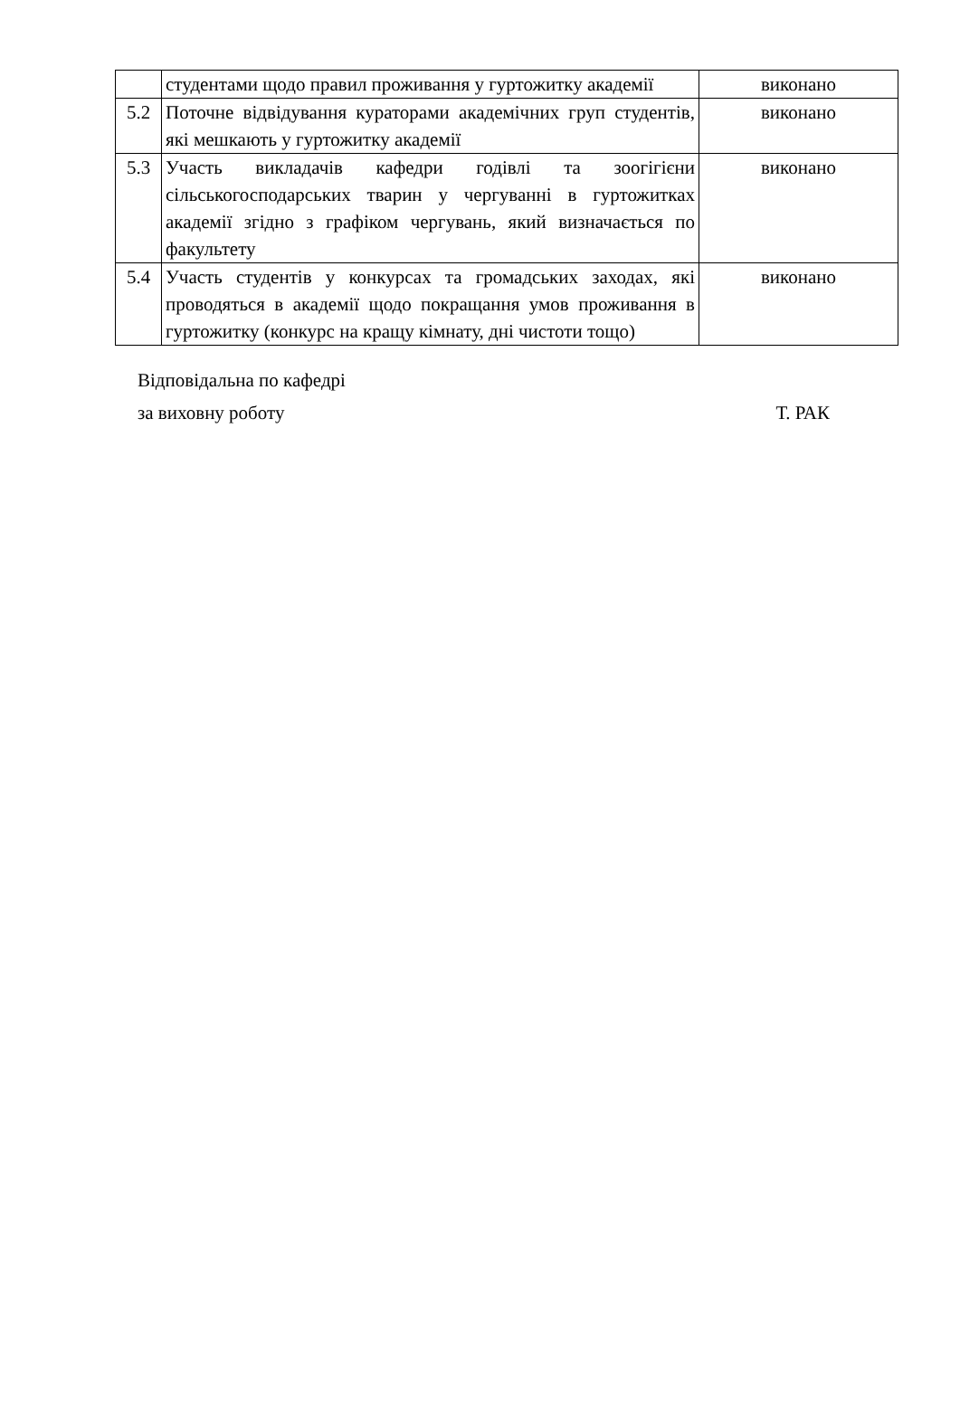| | студентами щодо правил проживання у гуртожитку академії | виконано |
| 5.2 | Поточне відвідування кураторами академічних груп студентів, які мешкають у гуртожитку академії | виконано |
| 5.3 | Участь викладачів кафедри годівлі та зоогігієни сільськогосподарських тварин у чергуванні в гуртожитках академії згідно з графіком чергувань, який визначається по факультету | виконано |
| 5.4 | Участь студентів у конкурсах та громадських заходах, які проводяться в академії щодо покращання умов проживання в гуртожитку (конкурс на кращу кімнату, дні чистоти тощо) | виконано |
Відповідальна по кафедрі
за виховну роботу Т. РАК